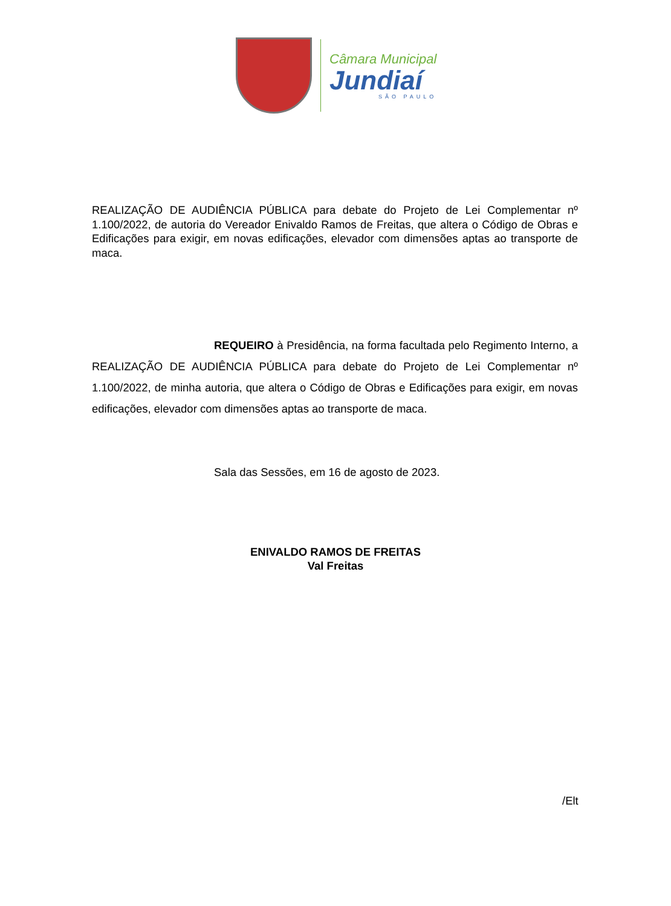Câmara Municipal
Jundiaí
SÃO PAULO
REALIZAÇÃO DE AUDIÊNCIA PÚBLICA para debate do Projeto de Lei Complementar nº 1.100/2022, de autoria do Vereador Enivaldo Ramos de Freitas, que altera o Código de Obras e Edificações para exigir, em novas edificações, elevador com dimensões aptas ao transporte de maca.
REQUEIRO à Presidência, na forma facultada pelo Regimento Interno, a REALIZAÇÃO DE AUDIÊNCIA PÚBLICA para debate do Projeto de Lei Complementar nº 1.100/2022, de minha autoria, que altera o Código de Obras e Edificações para exigir, em novas edificações, elevador com dimensões aptas ao transporte de maca.
Sala das Sessões, em 16 de agosto de 2023.
ENIVALDO RAMOS DE FREITAS
Val Freitas
/Elt